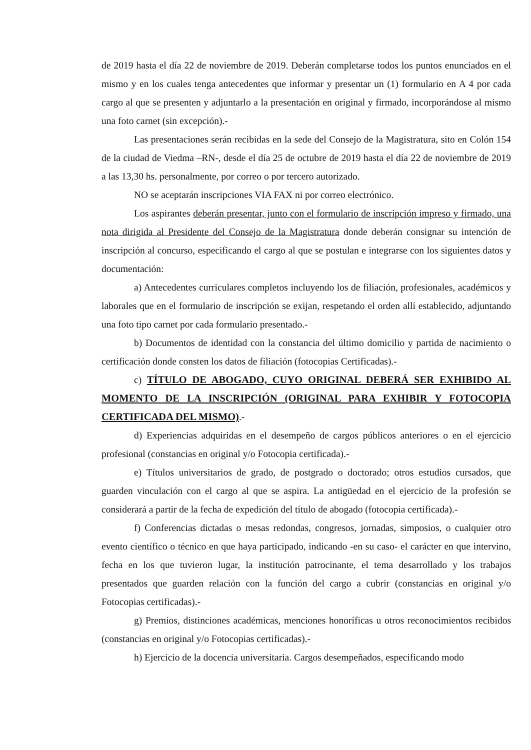de 2019 hasta el día 22 de noviembre de 2019. Deberán completarse todos los puntos enunciados en el mismo y en los cuales tenga antecedentes que informar y presentar un (1) formulario en A 4 por cada cargo al que se presenten y adjuntarlo a la presentación en original y firmado, incorporándose al mismo una foto carnet (sin excepción).-
Las presentaciones serán recibidas en la sede del Consejo de la Magistratura, sito en Colón 154 de la ciudad de Viedma –RN-, desde el día 25 de octubre de 2019 hasta el día 22 de noviembre de 2019 a las 13,30 hs. personalmente, por correo o por tercero autorizado.
NO se aceptarán inscripciones VIA FAX ni por correo electrónico.
Los aspirantes deberán presentar, junto con el formulario de inscripción impreso y firmado, una nota dirigida al Presidente del Consejo de la Magistratura donde deberán consignar su intención de inscripción al concurso, especificando el cargo al que se postulan e integrarse con los siguientes datos y documentación:
a) Antecedentes curriculares completos incluyendo los de filiación, profesionales, académicos y laborales que en el formulario de inscripción se exijan, respetando el orden allí establecido, adjuntando una foto tipo carnet por cada formulario presentado.-
b) Documentos de identidad con la constancia del último domicilio y partida de nacimiento o certificación donde consten los datos de filiación (fotocopias Certificadas).-
c) TÍTULO DE ABOGADO, CUYO ORIGINAL DEBERÁ SER EXHIBIDO AL MOMENTO DE LA INSCRIPCIÓN (ORIGINAL PARA EXHIBIR Y FOTOCOPIA CERTIFICADA DEL MISMO).-
d) Experiencias adquiridas en el desempeño de cargos públicos anteriores o en el ejercicio profesional (constancias en original y/o Fotocopia certificada).-
e) Títulos universitarios de grado, de postgrado o doctorado; otros estudios cursados, que guarden vinculación con el cargo al que se aspira. La antigüedad en el ejercicio de la profesión se considerará a partir de la fecha de expedición del título de abogado (fotocopia certificada).-
f) Conferencias dictadas o mesas redondas, congresos, jornadas, simposios, o cualquier otro evento científico o técnico en que haya participado, indicando -en su caso- el carácter en que intervino, fecha en los que tuvieron lugar, la institución patrocinante, el tema desarrollado y los trabajos presentados que guarden relación con la función del cargo a cubrir (constancias en original y/o Fotocopias certificadas).-
g) Premios, distinciones académicas, menciones honoríficas u otros reconocimientos recibidos (constancias en original y/o Fotocopias certificadas).-
h) Ejercicio de la docencia universitaria. Cargos desempeñados, especificando modo